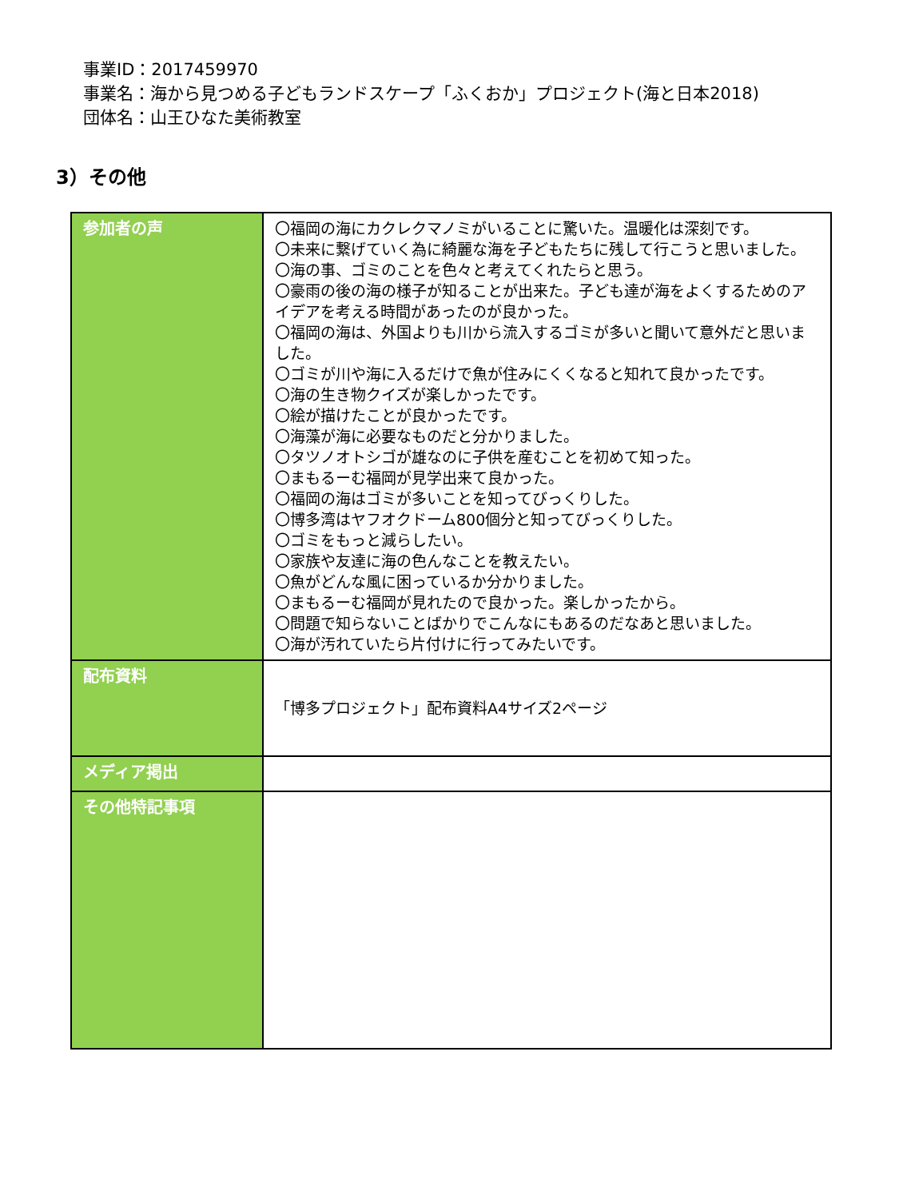事業ID：2017459970
事業名：海から見つめる子どもランドスケープ「ふくおか」プロジェクト(海と日本2018)
団体名：山王ひなた美術教室
3）その他
| 参加者の声 | 〇福岡の海にカクレクマノミがいることに驚いた。温暖化は深刻です。 〇未来に繋げていく為に綺麗な海を子どもたちに残して行こうと思いました。 〇海の事、ゴミのことを色々と考えてくれたらと思う。 〇豪雨の後の海の様子が知ることが出来た。子ども達が海をよくするためのアイデアを考える時間があったのが良かった。 〇福岡の海は、外国よりも川から流入するゴミが多いと聞いて意外だと思いました。 〇ゴミが川や海に入るだけで魚が住みにくくなると知れて良かったです。 〇海の生き物クイズが楽しかったです。 〇絵が描けたことが良かったです。 〇海藻が海に必要なものだと分かりました。 〇タツノオトシゴが雄なのに子供を産むことを初めて知った。 〇まもるーむ福岡が見学出来て良かった。 〇福岡の海はゴミが多いことを知ってびっくりした。 〇博多湾はヤフオクドーム800個分と知ってびっくりした。 〇ゴミをもっと減らしたい。 〇家族や友達に海の色んなことを教えたい。 〇魚がどんな風に困っているか分かりました。 〇まもるーむ福岡が見れたので良かった。楽しかったから。 〇問題で知らないことばかりでこんなにもあるのだなあと思いました。 〇海が汚れていたら片付けに行ってみたいです。 |
| 配布資料 | 「博多プロジェクト」配布資料A4サイズ2ページ |
| メディア掲出 | |
| その他特記事項 | |